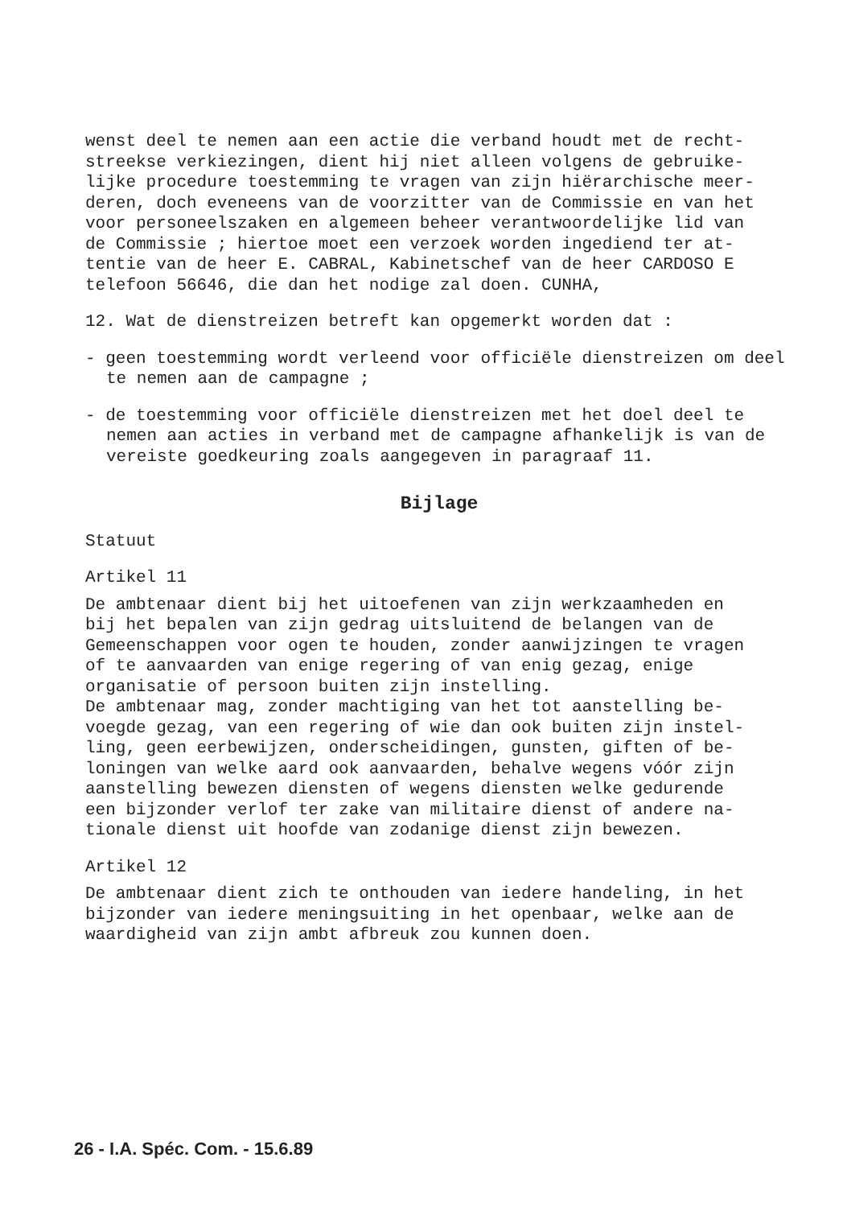wenst deel te nemen aan een actie die verband houdt met de recht-
streekse verkiezingen, dient hij niet alleen volgens de gebruike-
lijke procedure toestemming te vragen van zijn hiërarchische meer-
deren, doch eveneens van de voorzitter van de Commissie en van het
voor personeelszaken en algemeen beheer verantwoordelijke lid van
de Commissie ; hiertoe moet een verzoek worden ingediend ter at-
tentie van de heer E. CABRAL, Kabinetschef van de heer CARDOSO E
telefoon 56646, die dan het nodige zal doen. CUNHA,
12. Wat de dienstreizen betreft kan opgemerkt worden dat :
- geen toestemming wordt verleend voor officiële dienstreizen om deel te nemen aan de campagne ;
- de toestemming voor officiële dienstreizen met het doel deel te nemen aan acties in verband met de campagne afhankelijk is van de vereiste goedkeuring zoals aangegeven in paragraaf 11.
Bijlage
Statuut
Artikel 11
De ambtenaar dient bij het uitoefenen van zijn werkzaamheden en
bij het bepalen van zijn gedrag uitsluitend de belangen van de
Gemeenschappen voor ogen te houden, zonder aanwijzingen te vragen
of te aanvaarden van enige regering of van enig gezag, enige
organisatie of persoon buiten zijn instelling.
De ambtenaar mag, zonder machtiging van het tot aanstelling be-
voegde gezag, van een regering of wie dan ook buiten zijn instel-
ling, geen eerbewijzen, onderscheidingen, gunsten, giften of be-
loningen van welke aard ook aanvaarden, behalve wegens vóór zijn
aanstelling bewezen diensten of wegens diensten welke gedurende
een bijzonder verlof ter zake van militaire dienst of andere na-
tionale dienst uit hoofde van zodanige dienst zijn bewezen.
Artikel 12
De ambtenaar dient zich te onthouden van iedere handeling, in het
bijzonder van iedere meningsuiting in het openbaar, welke aan de
waardigheid van zijn ambt afbreuk zou kunnen doen.
26 - I.A. Spéc. Com. - 15.6.89